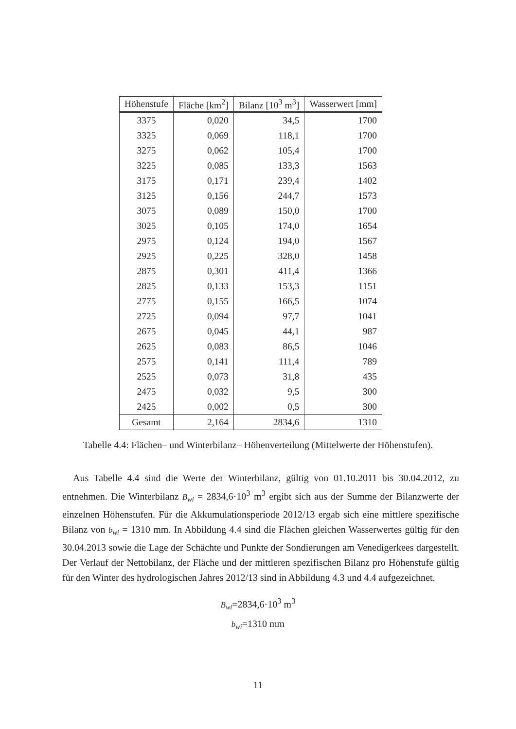| Höhenstufe | Fläche [km<sup>2</sup>] | Bilanz [10<sup>3</sup> m<sup>3</sup>] | Wasserwert [mm] |
| --- | --- | --- | --- |
| 3375 | 0,020 | 34,5 | 1700 |
| 3325 | 0,069 | 118,1 | 1700 |
| 3275 | 0,062 | 105,4 | 1700 |
| 3225 | 0,085 | 133,3 | 1563 |
| 3175 | 0,171 | 239,4 | 1402 |
| 3125 | 0,156 | 244,7 | 1573 |
| 3075 | 0,089 | 150,0 | 1700 |
| 3025 | 0,105 | 174,0 | 1654 |
| 2975 | 0,124 | 194,0 | 1567 |
| 2925 | 0,225 | 328,0 | 1458 |
| 2875 | 0,301 | 411,4 | 1366 |
| 2825 | 0,133 | 153,3 | 1151 |
| 2775 | 0,155 | 166,5 | 1074 |
| 2725 | 0,094 | 97,7 | 1041 |
| 2675 | 0,045 | 44,1 | 987 |
| 2625 | 0,083 | 86,5 | 1046 |
| 2575 | 0,141 | 111,4 | 789 |
| 2525 | 0,073 | 31,8 | 435 |
| 2475 | 0,032 | 9,5 | 300 |
| 2425 | 0,002 | 0,5 | 300 |
| Gesamt | 2,164 | 2834,6 | 1310 |
Tabelle 4.4: Flächen– und Winterbilanz– Höhenverteilung (Mittelwerte der Höhenstufen).
Aus Tabelle 4.4 sind die Werte der Winterbilanz, gültig von 01.10.2011 bis 30.04.2012, zu entnehmen. Die Winterbilanz B<sub>wi</sub> = 2834,6·10<sup>3</sup> m<sup>3</sup> ergibt sich aus der Summe der Bilanzwerte der einzelnen Höhenstufen. Für die Akkumulationsperiode 2012/13 ergab sich eine mittlere spezifische Bilanz von b<sub>wi</sub> = 1310 mm. In Abbildung 4.4 sind die Flächen gleichen Wasserwertes gültig für den 30.04.2013 sowie die Lage der Schächte und Punkte der Sondierungen am Venedigerkees dargestellt. Der Verlauf der Nettobilanz, der Fläche und der mittleren spezifischen Bilanz pro Höhenstufe gültig für den Winter des hydrologischen Jahres 2012/13 sind in Abbildung 4.3 und 4.4 aufgezeichnet.
B<sub>wi</sub>=2834,6·10<sup>3</sup> m<sup>3</sup>
b<sub>wi</sub>=1310 mm
11